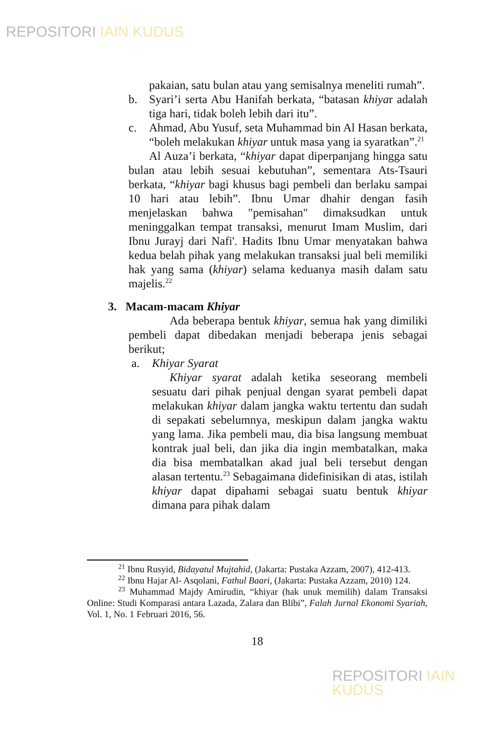REPOSITORI IAIN KUDUS
pakaian, satu bulan atau yang semisalnya meneliti rumah”.
b. Syari’i serta Abu Hanifah berkata, “batasan khiyar adalah tiga hari, tidak boleh lebih dari itu”.
c. Ahmad, Abu Yusuf, seta Muhammad bin Al Hasan berkata, “boleh melakukan khiyar untuk masa yang ia syaratkan”.<sup>21</sup>
Al Auza’i berkata, “khiyar dapat diperpanjang hingga satu bulan atau lebih sesuai kebutuhan”, sementara Ats-Tsauri berkata, “khiyar bagi khusus bagi pembeli dan berlaku sampai 10 hari atau lebih”. Ibnu Umar dhahir dengan fasih menjelaskan bahwa "pemisahan" dimaksudkan untuk meninggalkan tempat transaksi, menurut Imam Muslim, dari Ibnu Jurayj dari Nafi'. Hadits Ibnu Umar menyatakan bahwa kedua belah pihak yang melakukan transaksi jual beli memiliki hak yang sama (khiyar) selama keduanya masih dalam satu majelis.<sup>22</sup>
3. Macam-macam Khiyar
Ada beberapa bentuk khiyar, semua hak yang dimiliki pembeli dapat dibedakan menjadi beberapa jenis sebagai berikut;
a. Khiyar Syarat
Khiyar syarat adalah ketika seseorang membeli sesuatu dari pihak penjual dengan syarat pembeli dapat melakukan khiyar dalam jangka waktu tertentu dan sudah di sepakati sebelumnya, meskipun dalam jangka waktu yang lama. Jika pembeli mau, dia bisa langsung membuat kontrak jual beli, dan jika dia ingin membatalkan, maka dia bisa membatalkan akad jual beli tersebut dengan alasan tertentu.<sup>23</sup> Sebagaimana didefinisikan di atas, istilah khiyar dapat dipahami sebagai suatu bentuk khiyar dimana para pihak dalam
<sup>21</sup> Ibnu Rusyid, Bidayatul Mujtahid, (Jakarta: Pustaka Azzam, 2007), 412-413.
<sup>22</sup> Ibnu Hajar Al- Asqolani, Fathul Baari, (Jakarta: Pustaka Azzam, 2010) 124.
<sup>23</sup> Muhammad Majdy Amirudin, “khiyar (hak unuk memilih) dalam Transaksi Online: Studi Komparasi antara Lazada, Zalara dan Blibi”, Falah Jurnal Ekonomi Syariah, Vol. 1, No. 1 Februari 2016, 56.
18
REPOSITORI IAIN KUDUS